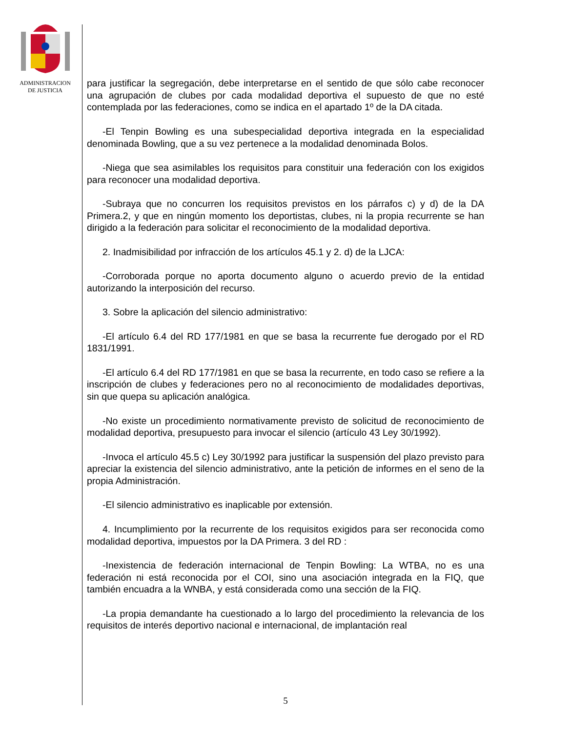ADMINISTRACION
DE JUSTICIA
para justificar la segregación, debe interpretarse en el sentido de que sólo cabe reconocer una agrupación de clubes por cada modalidad deportiva el supuesto de que no esté contemplada por las federaciones, como se indica en el apartado 1º de la DA citada.
-El Tenpin Bowling es una subespecialidad deportiva integrada en la especialidad denominada Bowling, que a su vez pertenece a la modalidad denominada Bolos.
-Niega que sea asimilables los requisitos para constituir una federación con los exigidos para reconocer una modalidad deportiva.
-Subraya que no concurren los requisitos previstos en los párrafos c) y d) de la DA Primera.2, y que en ningún momento los deportistas, clubes, ni la propia recurrente se han dirigido a la federación para solicitar el reconocimiento de la modalidad deportiva.
2. Inadmisibilidad por infracción de los artículos 45.1 y 2. d) de la LJCA:
-Corroborada porque no aporta documento alguno o acuerdo previo de la entidad autorizando la interposición del recurso.
3. Sobre la aplicación del silencio administrativo:
-El artículo 6.4 del RD 177/1981 en que se basa la recurrente fue derogado por el RD 1831/1991.
-El artículo 6.4 del RD 177/1981 en que se basa la recurrente, en todo caso se refiere a la inscripción de clubes y federaciones pero no al reconocimiento de modalidades deportivas, sin que quepa su aplicación analógica.
-No existe un procedimiento normativamente previsto de solicitud de reconocimiento de modalidad deportiva, presupuesto para invocar el silencio (artículo 43 Ley 30/1992).
-Invoca el artículo 45.5 c) Ley 30/1992 para justificar la suspensión del plazo previsto para apreciar la existencia del silencio administrativo, ante la petición de informes en el seno de la propia Administración.
-El silencio administrativo es inaplicable por extensión.
4. Incumplimiento por la recurrente de los requisitos exigidos para ser reconocida como modalidad deportiva, impuestos por la DA Primera. 3 del RD :
-Inexistencia de federación internacional de Tenpin Bowling: La WTBA, no es una federación ni está reconocida por el COI, sino una asociación integrada en la FIQ, que también encuadra a la WNBA, y está considerada como una sección de la FIQ.
-La propia demandante ha cuestionado a lo largo del procedimiento la relevancia de los requisitos de interés deportivo nacional e internacional, de implantación real
5